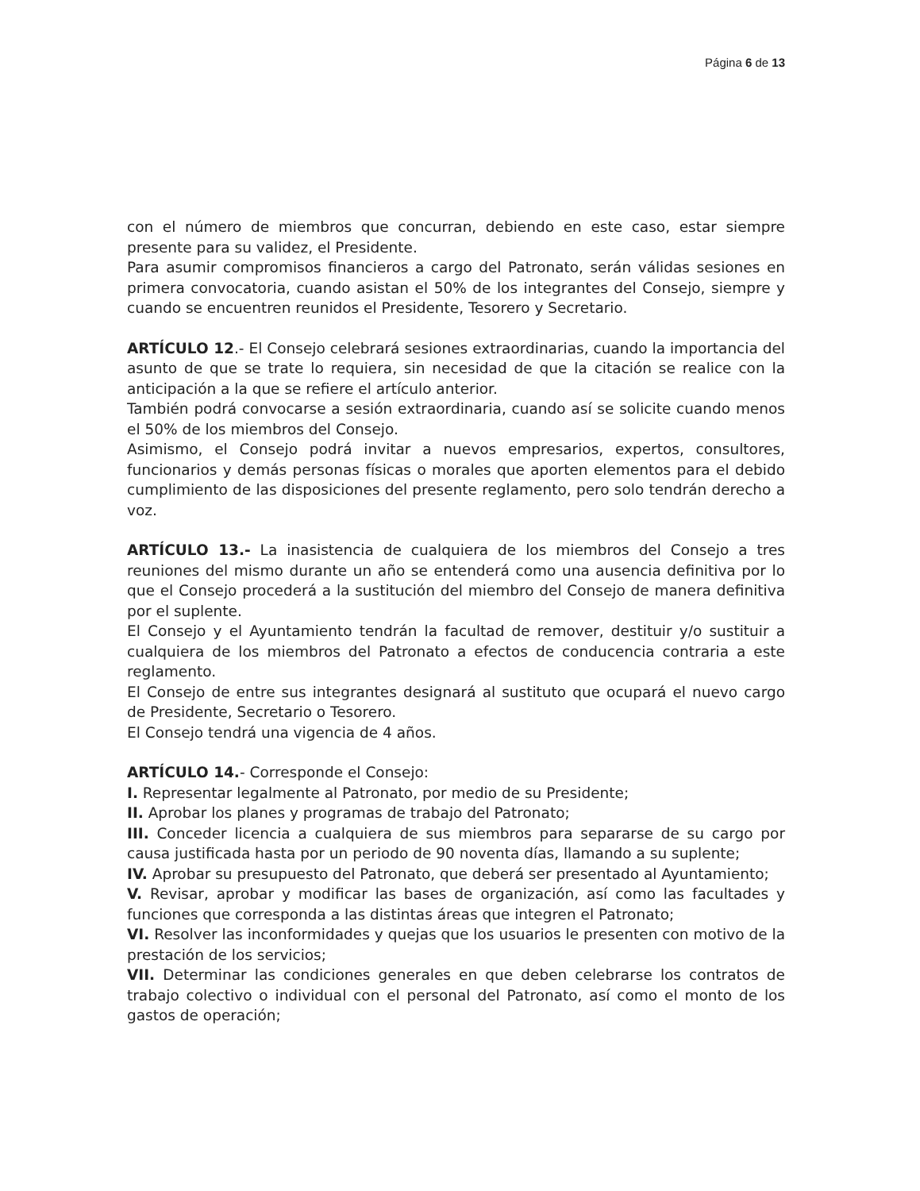Página 6 de 13
con el número de miembros que concurran, debiendo en este caso, estar siempre presente para su validez, el Presidente.
Para asumir compromisos financieros a cargo del Patronato, serán válidas sesiones en primera convocatoria, cuando asistan el 50% de los integrantes del Consejo, siempre y cuando se encuentren reunidos el Presidente, Tesorero y Secretario.
ARTÍCULO 12.- El Consejo celebrará sesiones extraordinarias, cuando la importancia del asunto de que se trate lo requiera, sin necesidad de que la citación se realice con la anticipación a la que se refiere el artículo anterior.
También podrá convocarse a sesión extraordinaria, cuando así se solicite cuando menos el 50% de los miembros del Consejo.
Asimismo, el Consejo podrá invitar a nuevos empresarios, expertos, consultores, funcionarios y demás personas físicas o morales que aporten elementos para el debido cumplimiento de las disposiciones del presente reglamento, pero solo tendrán derecho a voz.
ARTÍCULO 13.- La inasistencia de cualquiera de los miembros del Consejo a tres reuniones del mismo durante un año se entenderá como una ausencia definitiva por lo que el Consejo procederá a la sustitución del miembro del Consejo de manera definitiva por el suplente.
El Consejo y el Ayuntamiento tendrán la facultad de remover, destituir y/o sustituir a cualquiera de los miembros del Patronato a efectos de conducencia contraria a este reglamento.
El Consejo de entre sus integrantes designará al sustituto que ocupará el nuevo cargo de Presidente, Secretario o Tesorero.
El Consejo tendrá una vigencia de 4 años.
ARTÍCULO 14.- Corresponde el Consejo:
I. Representar legalmente al Patronato, por medio de su Presidente;
II. Aprobar los planes y programas de trabajo del Patronato;
III. Conceder licencia a cualquiera de sus miembros para separarse de su cargo por causa justificada hasta por un periodo de 90 noventa días, llamando a su suplente;
IV. Aprobar su presupuesto del Patronato, que deberá ser presentado al Ayuntamiento;
V. Revisar, aprobar y modificar las bases de organización, así como las facultades y funciones que corresponda a las distintas áreas que integren el Patronato;
VI. Resolver las inconformidades y quejas que los usuarios le presenten con motivo de la prestación de los servicios;
VII. Determinar las condiciones generales en que deben celebrarse los contratos de trabajo colectivo o individual con el personal del Patronato, así como el monto de los gastos de operación;